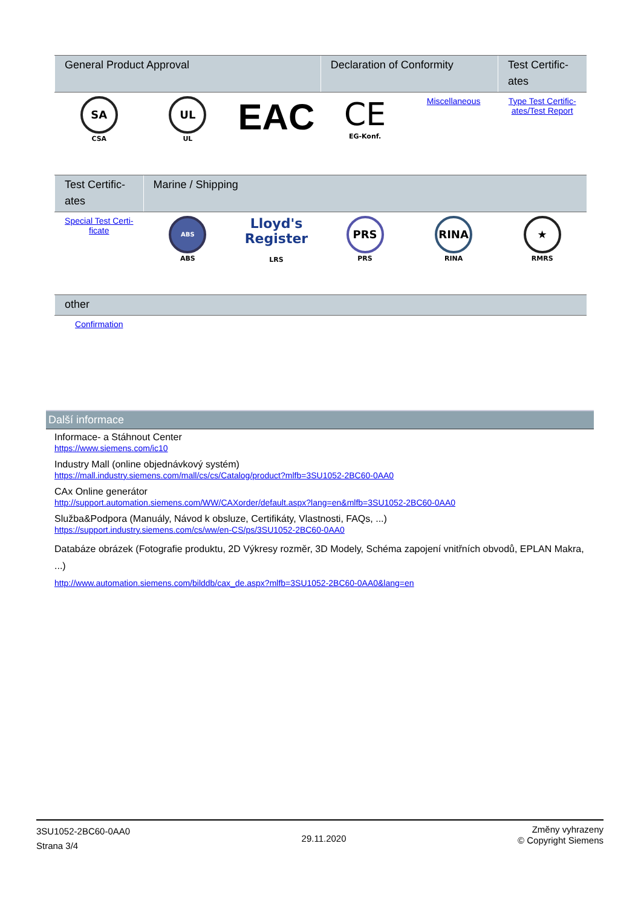| General Product Approval | | | Declaration of Conformity | | Test Certific-ates |
| --- | --- | --- | --- | --- | --- |
| SA CSA | UL UL | EAC | CE EG-Konf. | Miscellaneous | Type Test Certific-ates/Test Report |
| Test Certific-ates | Marine / Shipping | | | | |
| --- | --- | --- | --- | --- | --- |
| Special Test Certi-ficate | ABS ABS | Lloyd's Register LRS | PRS PRS | RINA RINA | ★ RMRS |
| other | |
| --- | --- |
| Confirmation | |
Další informace
Informace- a Stáhnout Center
https://www.siemens.com/ic10
Industry Mall (online objednávkový systém)
https://mall.industry.siemens.com/mall/cs/cs/Catalog/product?mlfb=3SU1052-2BC60-0AA0
CAx Online generátor
http://support.automation.siemens.com/WW/CAXorder/default.aspx?lang=en&mlfb=3SU1052-2BC60-0AA0
Služba&Podpora (Manuály, Návod k obsluze, Certifikáty, Vlastnosti, FAQs, ...)
https://support.industry.siemens.com/cs/ww/en-CS/ps/3SU1052-2BC60-0AA0
Databáze obrázek (Fotografie produktu, 2D Výkresy rozměr, 3D Modely, Schéma zapojení vnitřních obvodů, EPLAN Makra, ...)
http://www.automation.siemens.com/bilddb/cax_de.aspx?mlfb=3SU1052-2BC60-0AA0&lang=en
3SU1052-2BC60-0AA0
Strana 3/4
29.11.2020
Změny vyhrazeny
© Copyright Siemens